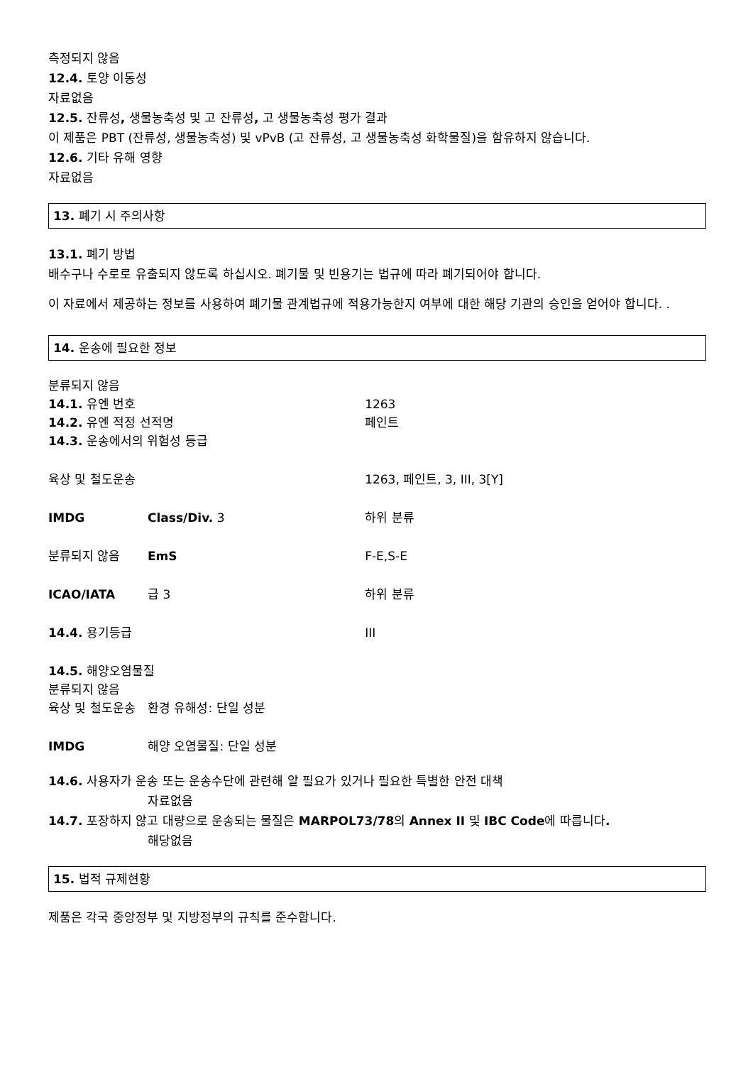측정되지 않음
12.4. 토양 이동성
자료없음
12.5. 잔류성, 생물농축성 및 고 잔류성, 고 생물농축성 평가 결과
이 제품은 PBT (잔류성, 생물농축성) 및 vPvB (고 잔류성, 고 생물농축성 화학물질)을 함유하지 않습니다.
12.6. 기타 유해 영향
자료없음
13. 폐기 시 주의사항
13.1. 폐기 방법
배수구나 수로로 유출되지 않도록 하십시오. 폐기물 및 빈용기는 법규에 따라 폐기되어야 합니다.
이 자료에서 제공하는 정보를 사용하여 폐기물 관계법규에 적용가능한지 여부에 대한 해당 기관의 승인을 얻어야 합니다. .
14. 운송에 필요한 정보
| 분류되지 않음 | | |
| 14.1. 유엔 번호 | | 1263 |
| 14.2. 유엔 적정 선적명 | | 페인트 |
| 14.3. 운송에서의 위험성 등급 | | |
| 육상 및 철도운송 | | 1263, 페인트, 3, III, 3[Y] |
| IMDG | Class/Div. 3 | 하위 분류 |
| 분류되지 않음 | EmS | F-E,S-E |
| ICAO/IATA | 급 3 | 하위 분류 |
| 14.4. 용기등급 | | III |
| 14.5. 해양오염물질 | | |
| 분류되지 않음 | | |
| 육상 및 철도운송 | 환경 유해성: 단일 성분 | |
| IMDG | 해양 오염물질: 단일 성분 | |
14.6. 사용자가 운송 또는 운송수단에 관련해 알 필요가 있거나 필요한 특별한 안전 대책
자료없음
14.7. 포장하지 않고 대량으로 운송되는 물질은 MARPOL73/78의 Annex II 및 IBC Code에 따릅니다.
해당없음
15. 법적 규제현황
제품은 각국 중앙정부 및 지방정부의 규칙를 준수합니다.